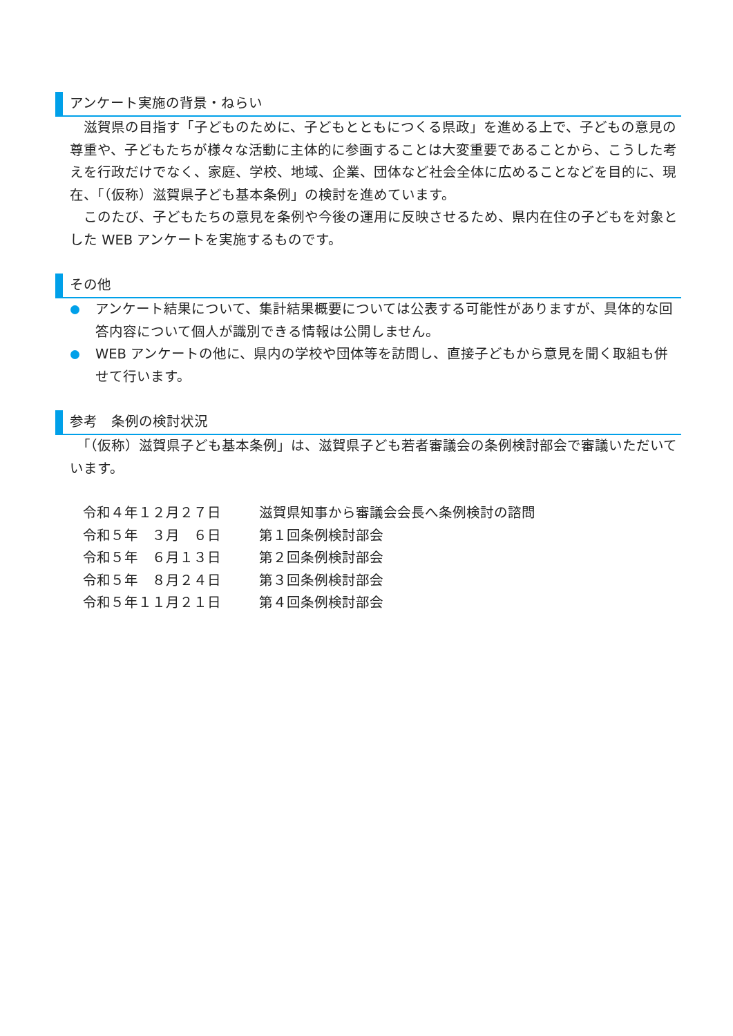アンケート実施の背景・ねらい
　滋賀県の目指す「子どものために、子どもとともにつくる県政」を進める上で、子どもの意見の尊重や、子どもたちが様々な活動に主体的に参画することは大変重要であることから、こうした考えを行政だけでなく、家庭、学校、地域、企業、団体など社会全体に広めることなどを目的に、現在、「（仮称）滋賀県子ども基本条例」の検討を進めています。
　このたび、子どもたちの意見を条例や今後の運用に反映させるため、県内在住の子どもを対象とした WEB アンケートを実施するものです。
その他
アンケート結果について、集計結果概要については公表する可能性がありますが、具体的な回答内容について個人が識別できる情報は公開しません。
WEB アンケートの他に、県内の学校や団体等を訪問し、直接子どもから意見を聞く取組も併せて行います。
参考　条例の検討状況
　「（仮称）滋賀県子ども基本条例」は、滋賀県子ども若者審議会の条例検討部会で審議いただいています。
| 令和４年１２月２７日 | 滋賀県知事から審議会会長へ条例検討の諮問 |
| 令和５年 ３月 ６日 | 第１回条例検討部会 |
| 令和５年 ６月１３日 | 第２回条例検討部会 |
| 令和５年 ８月２４日 | 第３回条例検討部会 |
| 令和５年１１月２１日 | 第４回条例検討部会 |